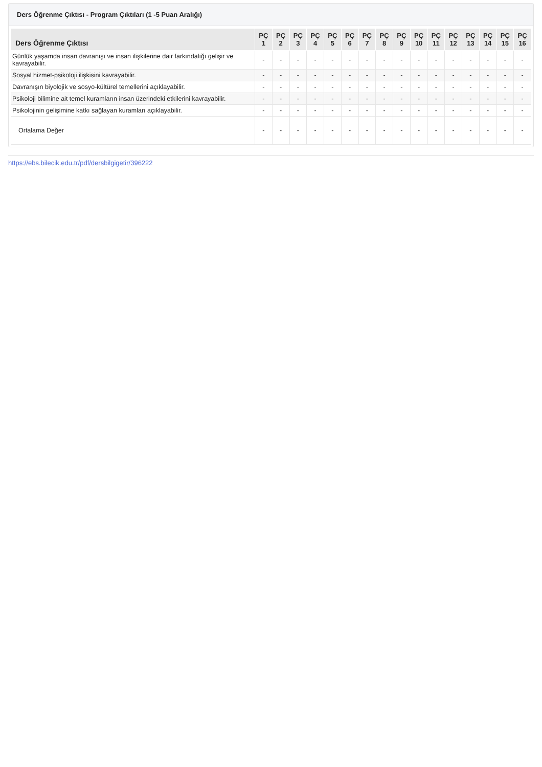Ders Öğrenme Çıktısı - Program Çıktıları (1 -5 Puan Aralığı)
| Ders Öğrenme Çıktısı | PÇ 1 | PÇ 2 | PÇ 3 | PÇ 4 | PÇ 5 | PÇ 6 | PÇ 7 | PÇ 8 | PÇ 9 | PÇ 10 | PÇ 11 | PÇ 12 | PÇ 13 | PÇ 14 | PÇ 15 | PÇ 16 |
| --- | --- | --- | --- | --- | --- | --- | --- | --- | --- | --- | --- | --- | --- | --- | --- | --- |
| Günlük yaşamda insan davranışı ve insan ilişkilerine dair farkındalığı gelişir ve kavrayabilir. | - | - | - | - | - | - | - | - | - | - | - | - | - | - | - | - |
| Sosyal hizmet-psikoloji ilişkisini kavrayabilir. | - | - | - | - | - | - | - | - | - | - | - | - | - | - | - | - |
| Davranışın biyolojik ve sosyo-kültürel temellerini açıklayabilir. | - | - | - | - | - | - | - | - | - | - | - | - | - | - | - | - |
| Psikoloji bilimine ait temel kuramların insan üzerindeki etkilerini kavrayabilir. | - | - | - | - | - | - | - | - | - | - | - | - | - | - | - | - |
| Psikolojinin gelişimine katkı sağlayan kuramları açıklayabilir. | - | - | - | - | - | - | - | - | - | - | - | - | - | - | - | - |
| Ortalama Değer | - | - | - | - | - | - | - | - | - | - | - | - | - | - | - | - |
https://ebs.bilecik.edu.tr/pdf/dersbilgigetir/396222